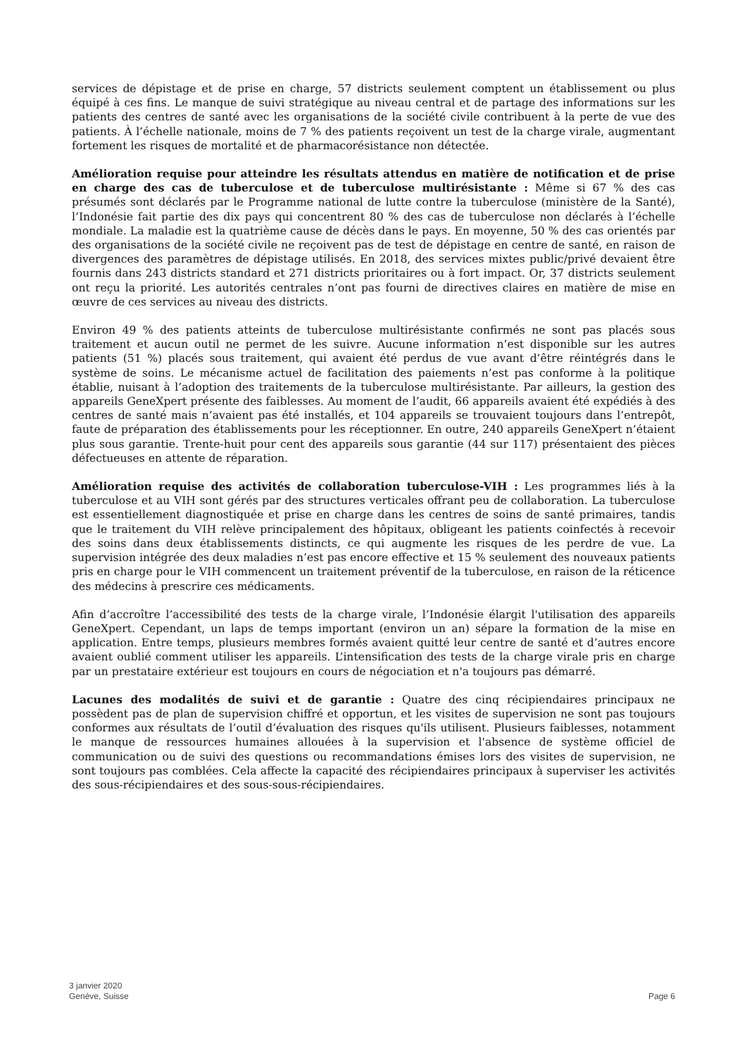services de dépistage et de prise en charge, 57 districts seulement comptent un établissement ou plus équipé à ces fins. Le manque de suivi stratégique au niveau central et de partage des informations sur les patients des centres de santé avec les organisations de la société civile contribuent à la perte de vue des patients. À l’échelle nationale, moins de 7 % des patients reçoivent un test de la charge virale, augmentant fortement les risques de mortalité et de pharmacorésistance non détectée.
Amélioration requise pour atteindre les résultats attendus en matière de notification et de prise en charge des cas de tuberculose et de tuberculose multirésistante : Même si 67 % des cas présumés sont déclarés par le Programme national de lutte contre la tuberculose (ministère de la Santé), l’Indonésie fait partie des dix pays qui concentrent 80 % des cas de tuberculose non déclarés à l’échelle mondiale. La maladie est la quatrième cause de décès dans le pays. En moyenne, 50 % des cas orientés par des organisations de la société civile ne reçoivent pas de test de dépistage en centre de santé, en raison de divergences des paramètres de dépistage utilisés. En 2018, des services mixtes public/privé devaient être fournis dans 243 districts standard et 271 districts prioritaires ou à fort impact. Or, 37 districts seulement ont reçu la priorité. Les autorités centrales n’ont pas fourni de directives claires en matière de mise en œuvre de ces services au niveau des districts.
Environ 49 % des patients atteints de tuberculose multirésistante confirmés ne sont pas placés sous traitement et aucun outil ne permet de les suivre. Aucune information n’est disponible sur les autres patients (51 %) placés sous traitement, qui avaient été perdus de vue avant d’être réintégrés dans le système de soins. Le mécanisme actuel de facilitation des paiements n’est pas conforme à la politique établie, nuisant à l’adoption des traitements de la tuberculose multirésistante. Par ailleurs, la gestion des appareils GeneXpert présente des faiblesses. Au moment de l’audit, 66 appareils avaient été expédiés à des centres de santé mais n’avaient pas été installés, et 104 appareils se trouvaient toujours dans l’entrepôt, faute de préparation des établissements pour les réceptionner. En outre, 240 appareils GeneXpert n’étaient plus sous garantie. Trente-huit pour cent des appareils sous garantie (44 sur 117) présentaient des pièces défectueuses en attente de réparation.
Amélioration requise des activités de collaboration tuberculose-VIH : Les programmes liés à la tuberculose et au VIH sont gérés par des structures verticales offrant peu de collaboration. La tuberculose est essentiellement diagnostiquée et prise en charge dans les centres de soins de santé primaires, tandis que le traitement du VIH relève principalement des hôpitaux, obligeant les patients coinfectés à recevoir des soins dans deux établissements distincts, ce qui augmente les risques de les perdre de vue. La supervision intégrée des deux maladies n’est pas encore effective et 15 % seulement des nouveaux patients pris en charge pour le VIH commencent un traitement préventif de la tuberculose, en raison de la réticence des médecins à prescrire ces médicaments.
Afin d’accroître l’accessibilité des tests de la charge virale, l’Indonésie élargit l'utilisation des appareils GeneXpert. Cependant, un laps de temps important (environ un an) sépare la formation de la mise en application. Entre temps, plusieurs membres formés avaient quitté leur centre de santé et d’autres encore avaient oublié comment utiliser les appareils. L’intensification des tests de la charge virale pris en charge par un prestataire extérieur est toujours en cours de négociation et n'a toujours pas démarré.
Lacunes des modalités de suivi et de garantie : Quatre des cinq récipiendaires principaux ne possèdent pas de plan de supervision chiffré et opportun, et les visites de supervision ne sont pas toujours conformes aux résultats de l’outil d’évaluation des risques qu'ils utilisent. Plusieurs faiblesses, notamment le manque de ressources humaines allouées à la supervision et l'absence de système officiel de communication ou de suivi des questions ou recommandations émises lors des visites de supervision, ne sont toujours pas comblées. Cela affecte la capacité des récipiendaires principaux à superviser les activités des sous-récipiendaires et des sous-sous-récipiendaires.
3 janvier 2020
Genève, Suisse
Page 6